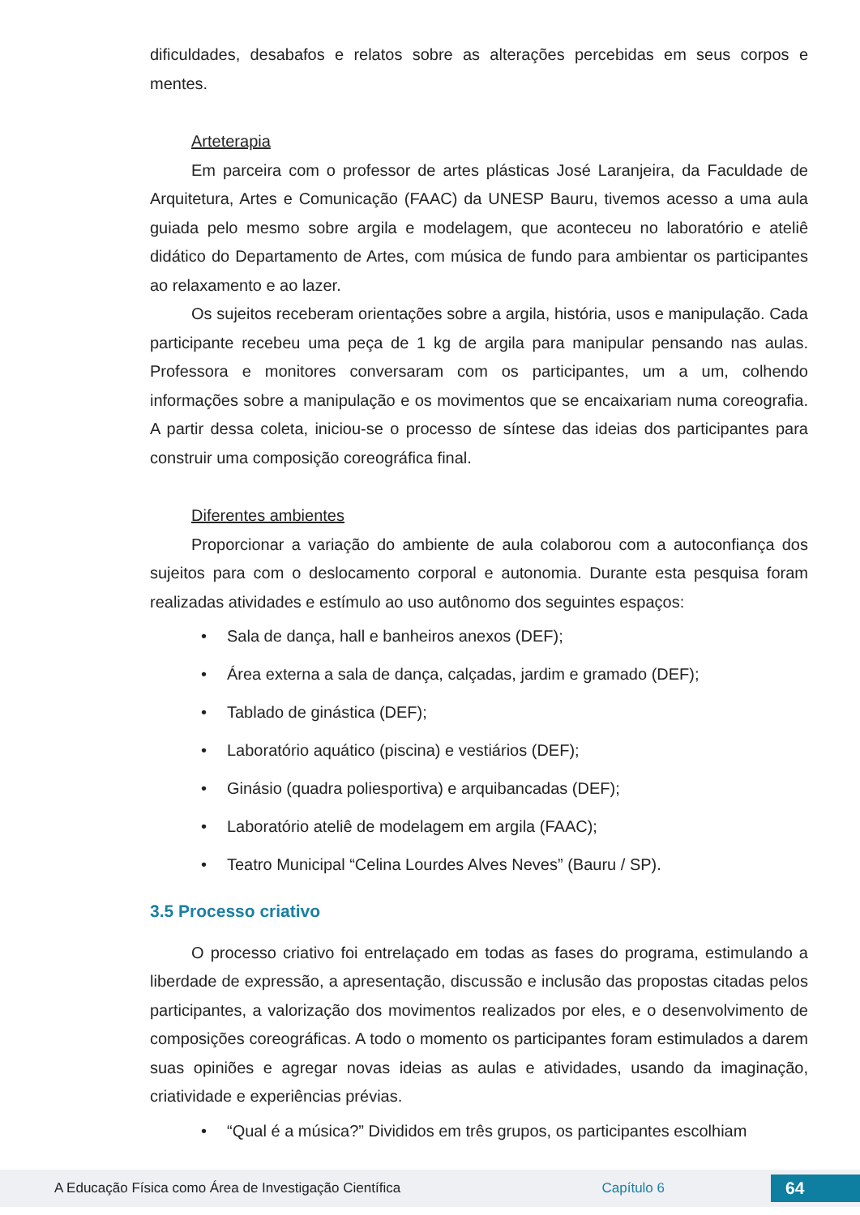dificuldades, desabafos e relatos sobre as alterações percebidas em seus corpos e mentes.
Arteterapia
Em parceira com o professor de artes plásticas José Laranjeira, da Faculdade de Arquitetura, Artes e Comunicação (FAAC) da UNESP Bauru, tivemos acesso a uma aula guiada pelo mesmo sobre argila e modelagem, que aconteceu no laboratório e ateliê didático do Departamento de Artes, com música de fundo para ambientar os participantes ao relaxamento e ao lazer.
Os sujeitos receberam orientações sobre a argila, história, usos e manipulação. Cada participante recebeu uma peça de 1 kg de argila para manipular pensando nas aulas. Professora e monitores conversaram com os participantes, um a um, colhendo informações sobre a manipulação e os movimentos que se encaixariam numa coreografia. A partir dessa coleta, iniciou-se o processo de síntese das ideias dos participantes para construir uma composição coreográfica final.
Diferentes ambientes
Proporcionar a variação do ambiente de aula colaborou com a autoconfiança dos sujeitos para com o deslocamento corporal e autonomia. Durante esta pesquisa foram realizadas atividades e estímulo ao uso autônomo dos seguintes espaços:
• Sala de dança, hall e banheiros anexos (DEF);
• Área externa a sala de dança, calçadas, jardim e gramado (DEF);
• Tablado de ginástica (DEF);
• Laboratório aquático (piscina) e vestiários (DEF);
• Ginásio (quadra poliesportiva) e arquibancadas (DEF);
• Laboratório ateliê de modelagem em argila (FAAC);
• Teatro Municipal “Celina Lourdes Alves Neves” (Bauru / SP).
3.5 Processo criativo
O processo criativo foi entrelaçado em todas as fases do programa, estimulando a liberdade de expressão, a apresentação, discussão e inclusão das propostas citadas pelos participantes, a valorização dos movimentos realizados por eles, e o desenvolvimento de composições coreográficas. A todo o momento os participantes foram estimulados a darem suas opiniões e agregar novas ideias as aulas e atividades, usando da imaginação, criatividade e experiências prévias.
• “Qual é a música?” Divididos em três grupos, os participantes escolhiam
A Educação Física como Área de Investigação Científica Capítulo 6 64